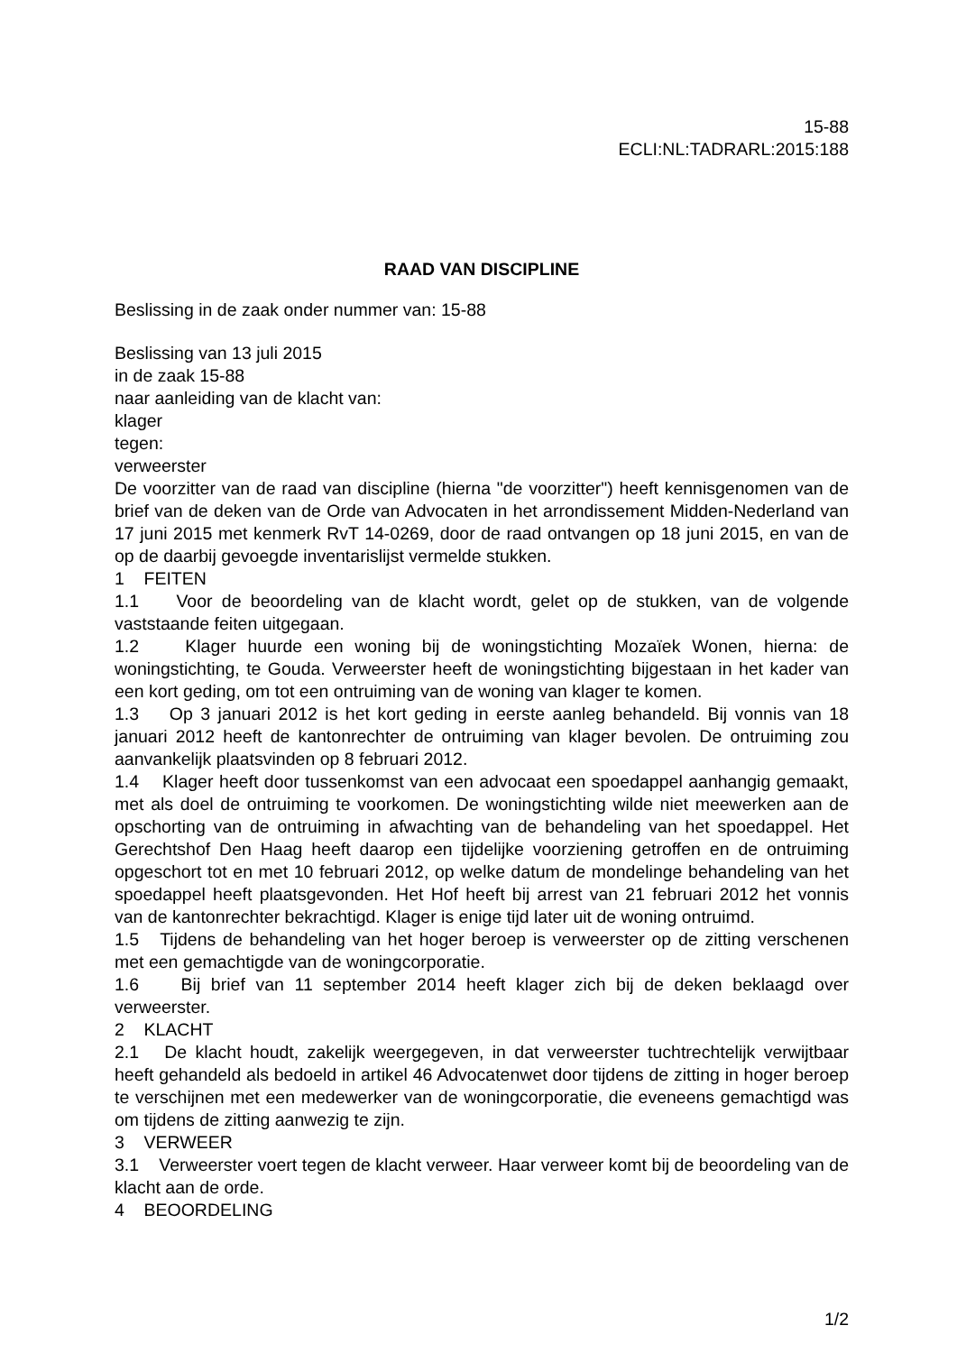15-88
ECLI:NL:TADRARL:2015:188
RAAD VAN DISCIPLINE
Beslissing in de zaak onder nummer van: 15-88
Beslissing van 13 juli 2015
in de zaak 15-88
naar aanleiding van de klacht van:
klager
tegen:
verweerster
De voorzitter van de raad van discipline (hierna "de voorzitter") heeft kennisgenomen van de brief van de deken van de Orde van Advocaten in het arrondissement Midden-Nederland van 17 juni 2015 met kenmerk RvT 14-0269, door de raad ontvangen op 18 juni 2015, en van de op de daarbij gevoegde inventarislijst vermelde stukken.
1 FEITEN
1.1 Voor de beoordeling van de klacht wordt, gelet op de stukken, van de volgende vaststaande feiten uitgegaan.
1.2 Klager huurde een woning bij de woningstichting Mozaïek Wonen, hierna: de woningstichting, te Gouda. Verweerster heeft de woningstichting bijgestaan in het kader van een kort geding, om tot een ontruiming van de woning van klager te komen.
1.3 Op 3 januari 2012 is het kort geding in eerste aanleg behandeld. Bij vonnis van 18 januari 2012 heeft de kantonrechter de ontruiming van klager bevolen. De ontruiming zou aanvankelijk plaatsvinden op 8 februari 2012.
1.4 Klager heeft door tussenkomst van een advocaat een spoedappel aanhangig gemaakt, met als doel de ontruiming te voorkomen. De woningstichting wilde niet meewerken aan de opschorting van de ontruiming in afwachting van de behandeling van het spoedappel. Het Gerechtshof Den Haag heeft daarop een tijdelijke voorziening getroffen en de ontruiming opgeschort tot en met 10 februari 2012, op welke datum de mondelinge behandeling van het spoedappel heeft plaatsgevonden. Het Hof heeft bij arrest van 21 februari 2012 het vonnis van de kantonrechter bekrachtigd. Klager is enige tijd later uit de woning ontruimd.
1.5 Tijdens de behandeling van het hoger beroep is verweerster op de zitting verschenen met een gemachtigde van de woningcorporatie.
1.6 Bij brief van 11 september 2014 heeft klager zich bij de deken beklaagd over verweerster.
2 KLACHT
2.1 De klacht houdt, zakelijk weergegeven, in dat verweerster tuchtrechtelijk verwijtbaar heeft gehandeld als bedoeld in artikel 46 Advocatenwet door tijdens de zitting in hoger beroep te verschijnen met een medewerker van de woningcorporatie, die eveneens gemachtigd was om tijdens de zitting aanwezig te zijn.
3 VERWEER
3.1 Verweerster voert tegen de klacht verweer. Haar verweer komt bij de beoordeling van de klacht aan de orde.
4 BEOORDELING
1/2